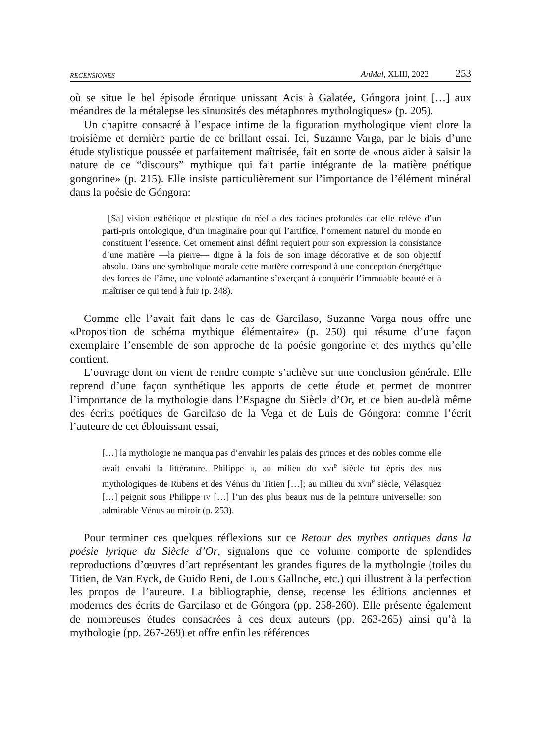RECENSIONES AnMal, XLIII, 2022 253
où se situe le bel épisode érotique unissant Acis à Galatée, Góngora joint […] aux méandres de la métalepse les sinuosités des métaphores mythologiques» (p. 205).
Un chapitre consacré à l’espace intime de la figuration mythologique vient clore la troisième et dernière partie de ce brillant essai. Ici, Suzanne Varga, par le biais d’une étude stylistique poussée et parfaitement maîtrisée, fait en sorte de «nous aider à saisir la nature de ce “discours” mythique qui fait partie intégrante de la matière poétique gongorine» (p. 215). Elle insiste particulièrement sur l’importance de l’élément minéral dans la poésie de Góngora:
[Sa] vision esthétique et plastique du réel a des racines profondes car elle relève d’un parti-pris ontologique, d’un imaginaire pour qui l’artifice, l’ornement naturel du monde en constituent l’essence. Cet ornement ainsi défini requiert pour son expression la consistance d’une matière —la pierre— digne à la fois de son image décorative et de son objectif absolu. Dans une symbolique morale cette matière correspond à une conception énergétique des forces de l’âme, une volonté adamantine s’exerçant à conquérir l’immuable beauté et à maîtriser ce qui tend à fuir (p. 248).
Comme elle l’avait fait dans le cas de Garcilaso, Suzanne Varga nous offre une «Proposition de schéma mythique élémentaire» (p. 250) qui résume d’une façon exemplaire l’ensemble de son approche de la poésie gongorine et des mythes qu’elle contient.
L’ouvrage dont on vient de rendre compte s’achève sur une conclusion générale. Elle reprend d’une façon synthétique les apports de cette étude et permet de montrer l’importance de la mythologie dans l’Espagne du Siècle d’Or, et ce bien au-delà même des écrits poétiques de Garcilaso de la Vega et de Luis de Góngora: comme l’écrit l’auteure de cet éblouissant essai,
[…] la mythologie ne manqua pas d’envahir les palais des princes et des nobles comme elle avait envahi la littérature. Philippe II, au milieu du XVI<sup>e</sup> siècle fut épris des nus mythologiques de Rubens et des Vénus du Titien […]; au milieu du XVII<sup>e</sup> siècle, Vélasquez […] peignit sous Philippe IV […] l’un des plus beaux nus de la peinture universelle: son admirable Vénus au miroir (p. 253).
Pour terminer ces quelques réflexions sur ce Retour des mythes antiques dans la poésie lyrique du Siècle d’Or, signalons que ce volume comporte de splendides reproductions d’œuvres d’art représentant les grandes figures de la mythologie (toiles du Titien, de Van Eyck, de Guido Reni, de Louis Galloche, etc.) qui illustrent à la perfection les propos de l’auteure. La bibliographie, dense, recense les éditions anciennes et modernes des écrits de Garcilaso et de Góngora (pp. 258-260). Elle présente également de nombreuses études consacrées à ces deux auteurs (pp. 263-265) ainsi qu’à la mythologie (pp. 267-269) et offre enfin les références